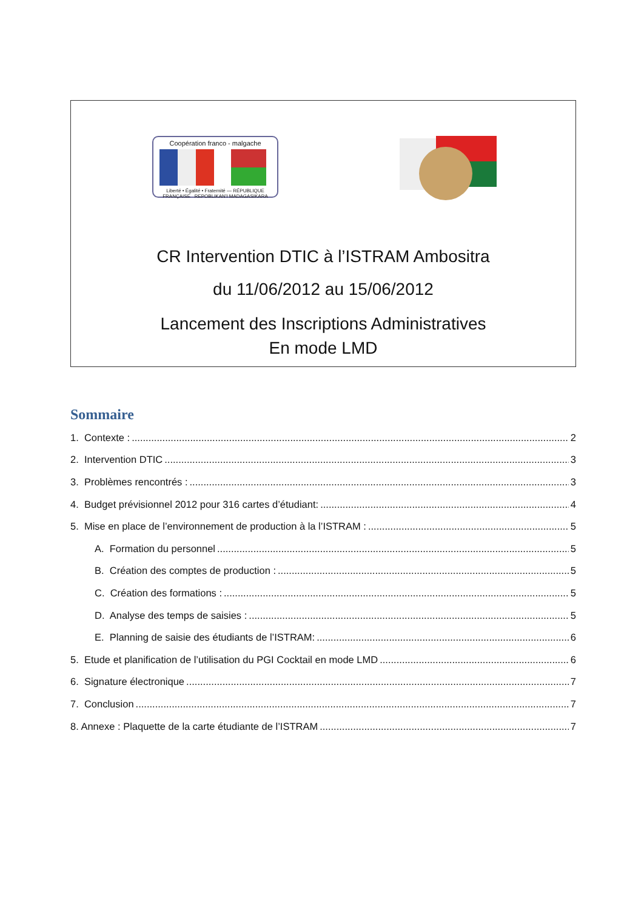Coopération franco - malgache
Liberté • Égalité • Fraternité — RÉPUBLIQUE FRANÇAISE REPOBLIKAN'I MADAGASIKARA
CR Intervention DTIC à l’ISTRAM Ambositra
du 11/06/2012 au 15/06/2012
Lancement des Inscriptions Administratives
En mode LMD
Sommaire
1. Contexte : 2
2. Intervention DTIC 3
3. Problèmes rencontrés : 3
4. Budget prévisionnel 2012 pour 316 cartes d’étudiant: 4
5. Mise en place de l’environnement de production à la l’ISTRAM : 5
A. Formation du personnel 5
B. Création des comptes de production : 5
C. Création des formations : 5
D. Analyse des temps de saisies : 5
E. Planning de saisie des étudiants de l’ISTRAM: 6
5. Etude et planification de l’utilisation du PGI Cocktail en mode LMD 6
6. Signature électronique 7
7. Conclusion 7
8. Annexe : Plaquette de la carte étudiante de l’ISTRAM 7